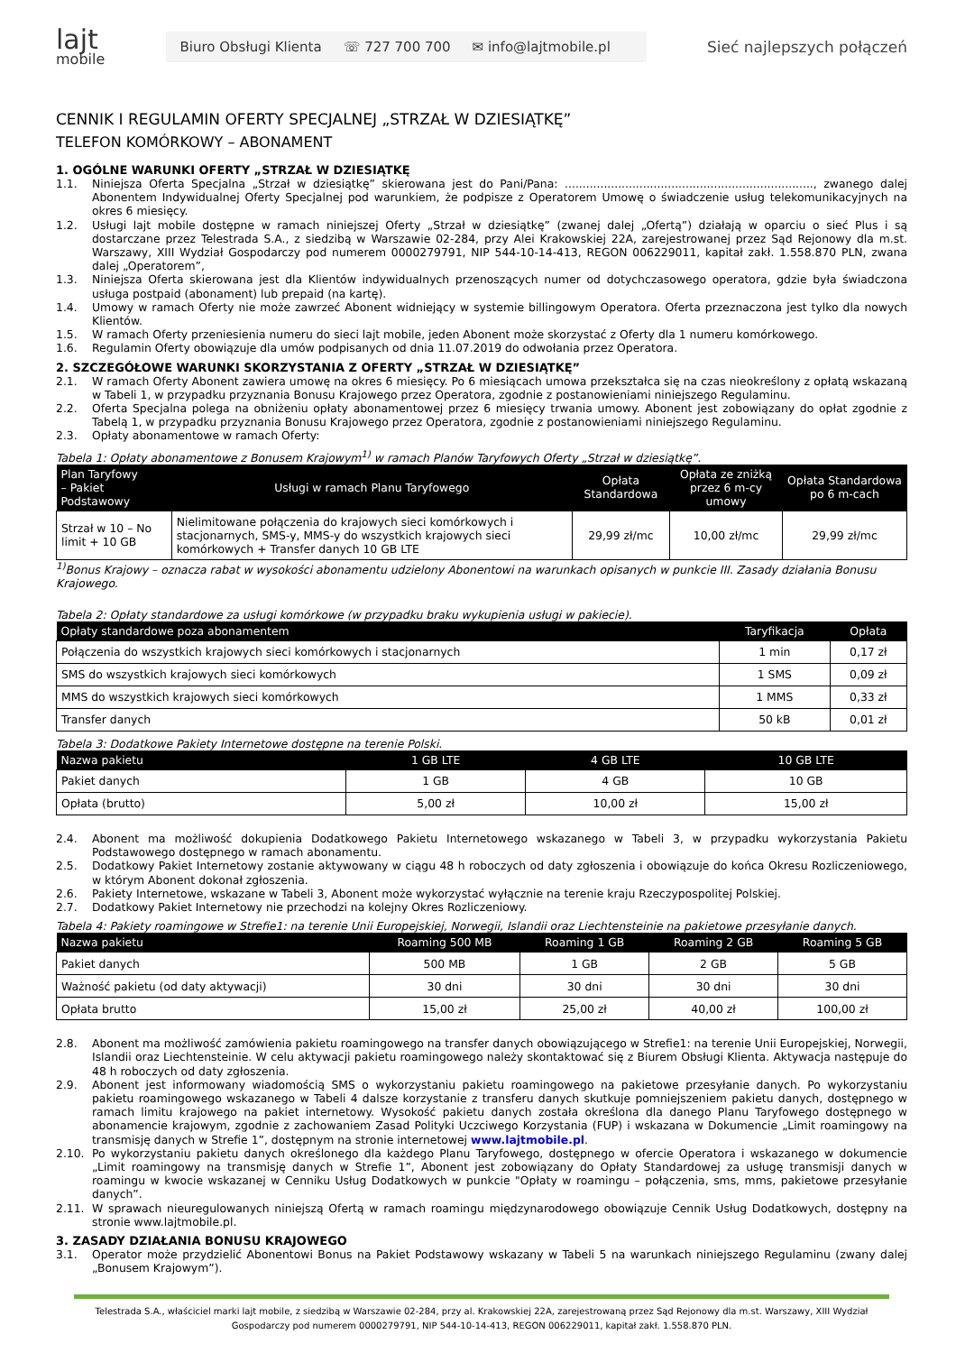lajt
mobile
Biuro Obsługi Klienta ☏ 727 700 700 ✉ info@lajtmobile.pl
Sieć najlepszych połączeń
CENNIK I REGULAMIN OFERTY SPECJALNEJ „STRZAŁ W DZIESIĄTKĘ”
TELEFON KOMÓRKOWY – ABONAMENT
1. OGÓLNE WARUNKI OFERTY „STRZAŁ W DZIESIĄTKĘ
1.1. Niniejsza Oferta Specjalna „Strzał w dziesiątkę” skierowana jest do Pani/Pana: ......................................................................, zwanego dalej Abonentem Indywidualnej Oferty Specjalnej pod warunkiem, że podpisze z Operatorem Umowę o świadczenie usług telekomunikacyjnych na okres 6 miesięcy.
1.2. Usługi lajt mobile dostępne w ramach niniejszej Oferty „Strzał w dziesiątkę” (zwanej dalej „Ofertą”) działają w oparciu o sieć Plus i są dostarczane przez Telestrada S.A., z siedzibą w Warszawie 02-284, przy Alei Krakowskiej 22A, zarejestrowanej przez Sąd Rejonowy dla m.st. Warszawy, XIII Wydział Gospodarczy pod numerem 0000279791, NIP 544-10-14-413, REGON 006229011, kapitał zakł. 1.558.870 PLN, zwana dalej „Operatorem”,
1.3. Niniejsza Oferta skierowana jest dla Klientów indywidualnych przenoszących numer od dotychczasowego operatora, gdzie była świadczona usługa postpaid (abonament) lub prepaid (na kartę).
1.4. Umowy w ramach Oferty nie może zawrzeć Abonent widniejący w systemie billingowym Operatora. Oferta przeznaczona jest tylko dla nowych Klientów.
1.5. W ramach Oferty przeniesienia numeru do sieci lajt mobile, jeden Abonent może skorzystać z Oferty dla 1 numeru komórkowego.
1.6. Regulamin Oferty obowiązuje dla umów podpisanych od dnia 11.07.2019 do odwołania przez Operatora.
2. SZCZEGÓŁOWE WARUNKI SKORZYSTANIA Z OFERTY „STRZAŁ W DZIESIĄTKĘ”
2.1. W ramach Oferty Abonent zawiera umowę na okres 6 miesięcy. Po 6 miesiącach umowa przekształca się na czas nieokreślony z opłatą wskazaną w Tabeli 1, w przypadku przyznania Bonusu Krajowego przez Operatora, zgodnie z postanowieniami niniejszego Regulaminu.
2.2. Oferta Specjalna polega na obniżeniu opłaty abonamentowej przez 6 miesięcy trwania umowy. Abonent jest zobowiązany do opłat zgodnie z Tabelą 1, w przypadku przyznania Bonusu Krajowego przez Operatora, zgodnie z postanowieniami niniejszego Regulaminu.
2.3. Opłaty abonamentowe w ramach Oferty:
Tabela 1: Opłaty abonamentowe z Bonusem Krajowym<sup>1)</sup> w ramach Planów Taryfowych Oferty „Strzał w dziesiątkę”.
| Plan Taryfowy – Pakiet Podstawowy | Usługi w ramach Planu Taryfowego | Opłata Standardowa | Opłata ze zniżką przez 6 m-cy umowy | Opłata Standardowa po 6 m-cach |
| --- | --- | --- | --- | --- |
| Strzał w 10 – No limit + 10 GB | Nielimitowane połączenia do krajowych sieci komórkowych i stacjonarnych, SMS-y, MMS-y do wszystkich krajowych sieci komórkowych + Transfer danych 10 GB LTE | 29,99 zł/mc | 10,00 zł/mc | 29,99 zł/mc |
<sup>1)</sup> Bonus Krajowy – oznacza rabat w wysokości abonamentu udzielony Abonentowi na warunkach opisanych w punkcie III. Zasady działania Bonusu Krajowego.
Tabela 2: Opłaty standardowe za usługi komórkowe (w przypadku braku wykupienia usługi w pakiecie).
| Opłaty standardowe poza abonamentem | Taryfikacja | Opłata |
| --- | --- | --- |
| Połączenia do wszystkich krajowych sieci komórkowych i stacjonarnych | 1 min | 0,17 zł |
| SMS do wszystkich krajowych sieci komórkowych | 1 SMS | 0,09 zł |
| MMS do wszystkich krajowych sieci komórkowych | 1 MMS | 0,33 zł |
| Transfer danych | 50 kB | 0,01 zł |
Tabela 3: Dodatkowe Pakiety Internetowe dostępne na terenie Polski.
| Nazwa pakietu | 1 GB LTE | 4 GB LTE | 10 GB LTE |
| --- | --- | --- | --- |
| Pakiet danych | 1 GB | 4 GB | 10 GB |
| Opłata (brutto) | 5,00 zł | 10,00 zł | 15,00 zł |
2.4. Abonent ma możliwość dokupienia Dodatkowego Pakietu Internetowego wskazanego w Tabeli 3, w przypadku wykorzystania Pakietu Podstawowego dostępnego w ramach abonamentu.
2.5. Dodatkowy Pakiet Internetowy zostanie aktywowany w ciągu 48 h roboczych od daty zgłoszenia i obowiązuje do końca Okresu Rozliczeniowego, w którym Abonent dokonał zgłoszenia.
2.6. Pakiety Internetowe, wskazane w Tabeli 3, Abonent może wykorzystać wyłącznie na terenie kraju Rzeczypospolitej Polskiej.
2.7. Dodatkowy Pakiet Internetowy nie przechodzi na kolejny Okres Rozliczeniowy.
Tabela 4: Pakiety roamingowe w Strefie1: na terenie Unii Europejskiej, Norwegii, Islandii oraz Liechtensteinie na pakietowe przesyłanie danych.
| Nazwa pakietu | Roaming 500 MB | Roaming 1 GB | Roaming 2 GB | Roaming 5 GB |
| --- | --- | --- | --- | --- |
| Pakiet danych | 500 MB | 1 GB | 2 GB | 5 GB |
| Ważność pakietu (od daty aktywacji) | 30 dni | 30 dni | 30 dni | 30 dni |
| Opłata brutto | 15,00 zł | 25,00 zł | 40,00 zł | 100,00 zł |
2.8. Abonent ma możliwość zamówienia pakietu roamingowego na transfer danych obowiązującego w Strefie1: na terenie Unii Europejskiej, Norwegii, Islandii oraz Liechtensteinie. W celu aktywacji pakietu roamingowego należy skontaktować się z Biurem Obsługi Klienta. Aktywacja następuje do 48 h roboczych od daty zgłoszenia.
2.9. Abonent jest informowany wiadomością SMS o wykorzystaniu pakietu roamingowego na pakietowe przesyłanie danych. Po wykorzystaniu pakietu roamingowego wskazanego w Tabeli 4 dalsze korzystanie z transferu danych skutkuje pomniejszeniem pakietu danych, dostępnego w ramach limitu krajowego na pakiet internetowy. Wysokość pakietu danych została określona dla danego Planu Taryfowego dostępnego w abonamencie krajowym, zgodnie z zachowaniem Zasad Polityki Uczciwego Korzystania (FUP) i wskazana w Dokumencie „Limit roamingowy na transmisję danych w Strefie 1”, dostępnym na stronie internetowej www.lajtmobile.pl.
2.10. Po wykorzystaniu pakietu danych określonego dla każdego Planu Taryfowego, dostępnego w ofercie Operatora i wskazanego w dokumencie „Limit roamingowy na transmisję danych w Strefie 1”, Abonent jest zobowiązany do Opłaty Standardowej za usługę transmisji danych w roamingu w kwocie wskazanej w Cenniku Usług Dodatkowych w punkcie "Opłaty w roamingu – połączenia, sms, mms, pakietowe przesyłanie danych”.
2.11. W sprawach nieuregulowanych niniejszą Ofertą w ramach roamingu międzynarodowego obowiązuje Cennik Usług Dodatkowych, dostępny na stronie www.lajtmobile.pl.
3. ZASADY DZIAŁANIA BONUSU KRAJOWEGO
3.1. Operator może przydzielić Abonentowi Bonus na Pakiet Podstawowy wskazany w Tabeli 5 na warunkach niniejszego Regulaminu (zwany dalej „Bonusem Krajowym”).
Telestrada S.A., właściciel marki lajt mobile, z siedzibą w Warszawie 02-284, przy al. Krakowskiej 22A, zarejestrowaną przez Sąd Rejonowy dla m.st. Warszawy, XIII Wydział Gospodarczy pod numerem 0000279791, NIP 544-10-14-413, REGON 006229011, kapitał zakł. 1.558.870 PLN.